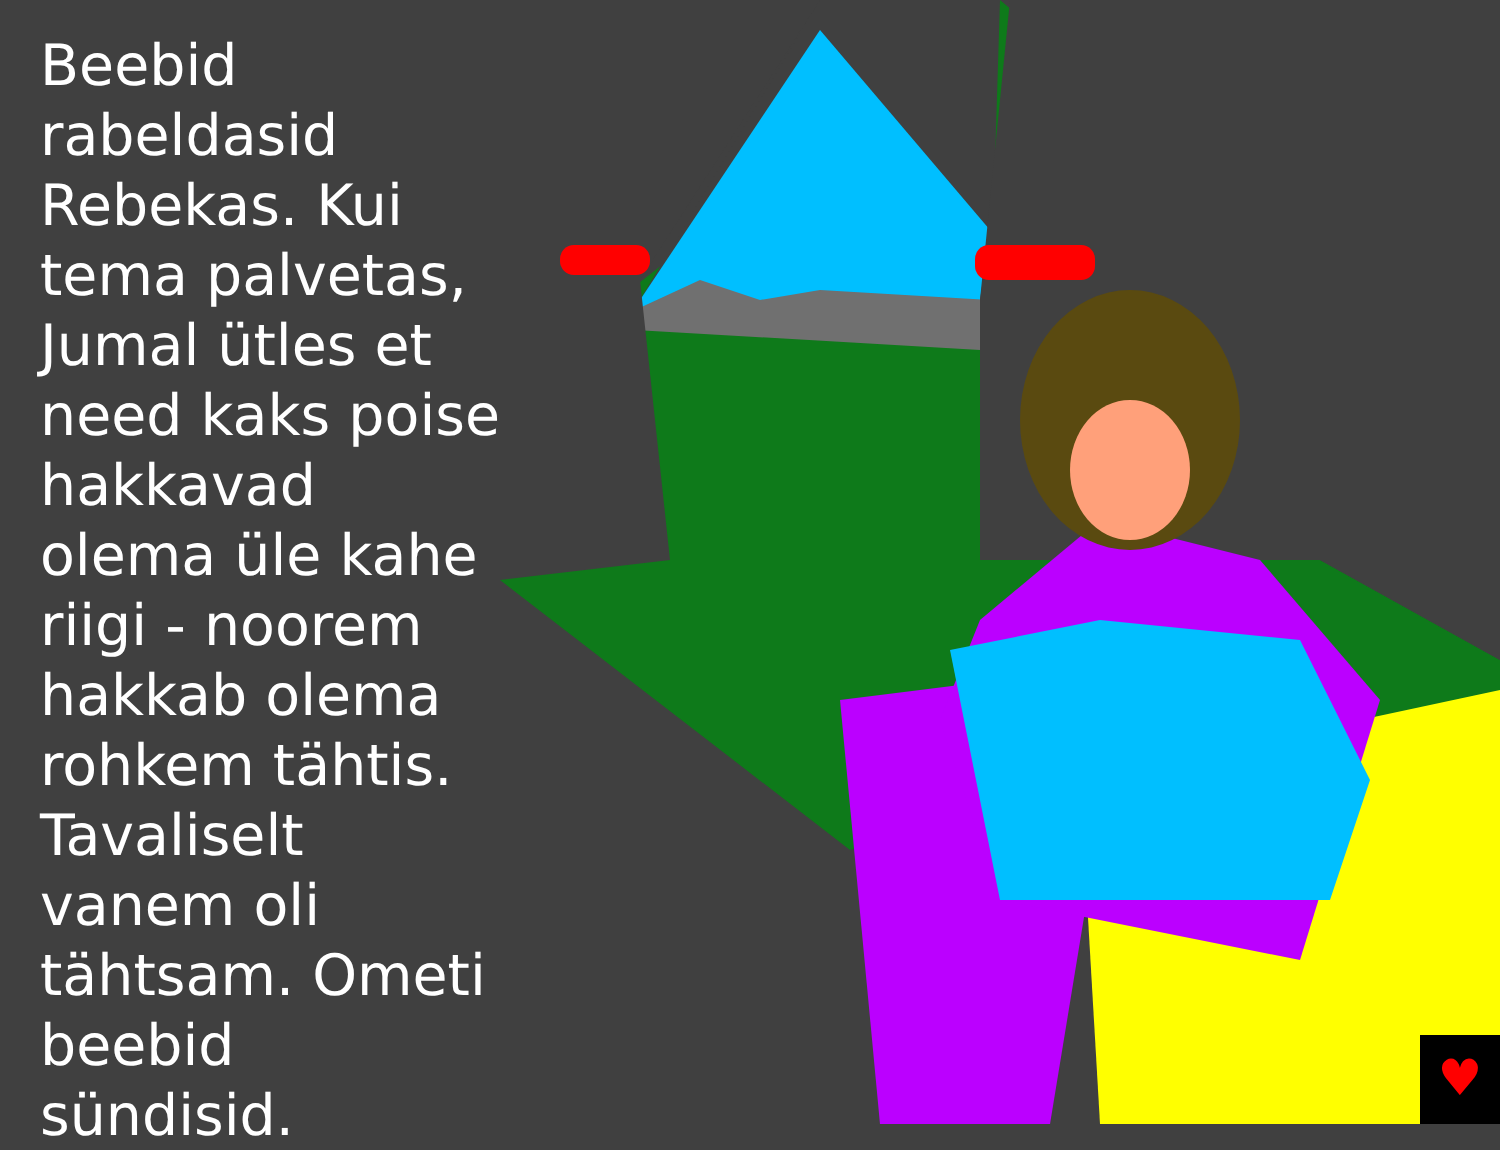♥
Beebid rabeldasid Rebekas. Kui tema palvetas, Jumal ütles et need kaks poise hakkavad olema üle kahe riigi - noorem hakkab olema rohkem tähtis. Tavaliselt vanem oli tähtsam. Ometi beebid sündisid.